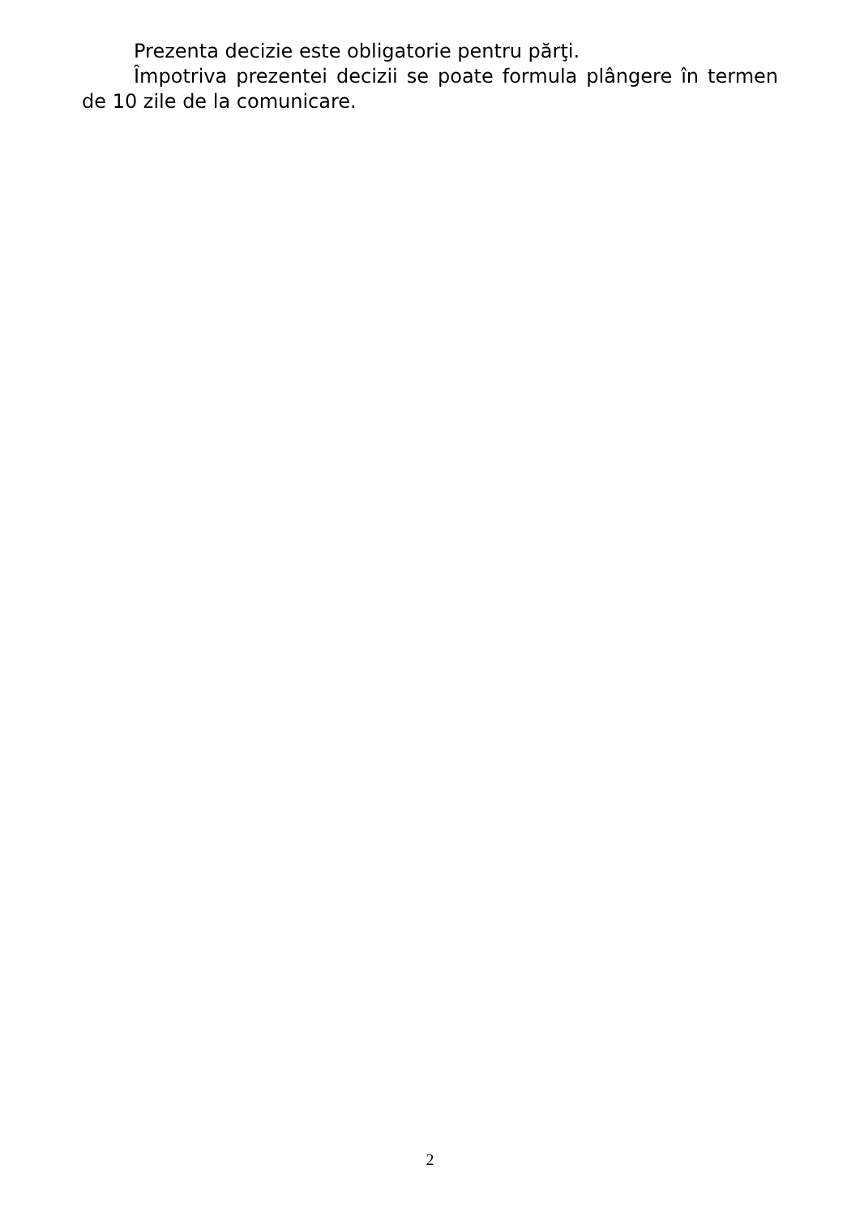Prezenta decizie este obligatorie pentru părţi.
Împotriva prezentei decizii se poate formula plângere în termen de 10 zile de la comunicare.
2